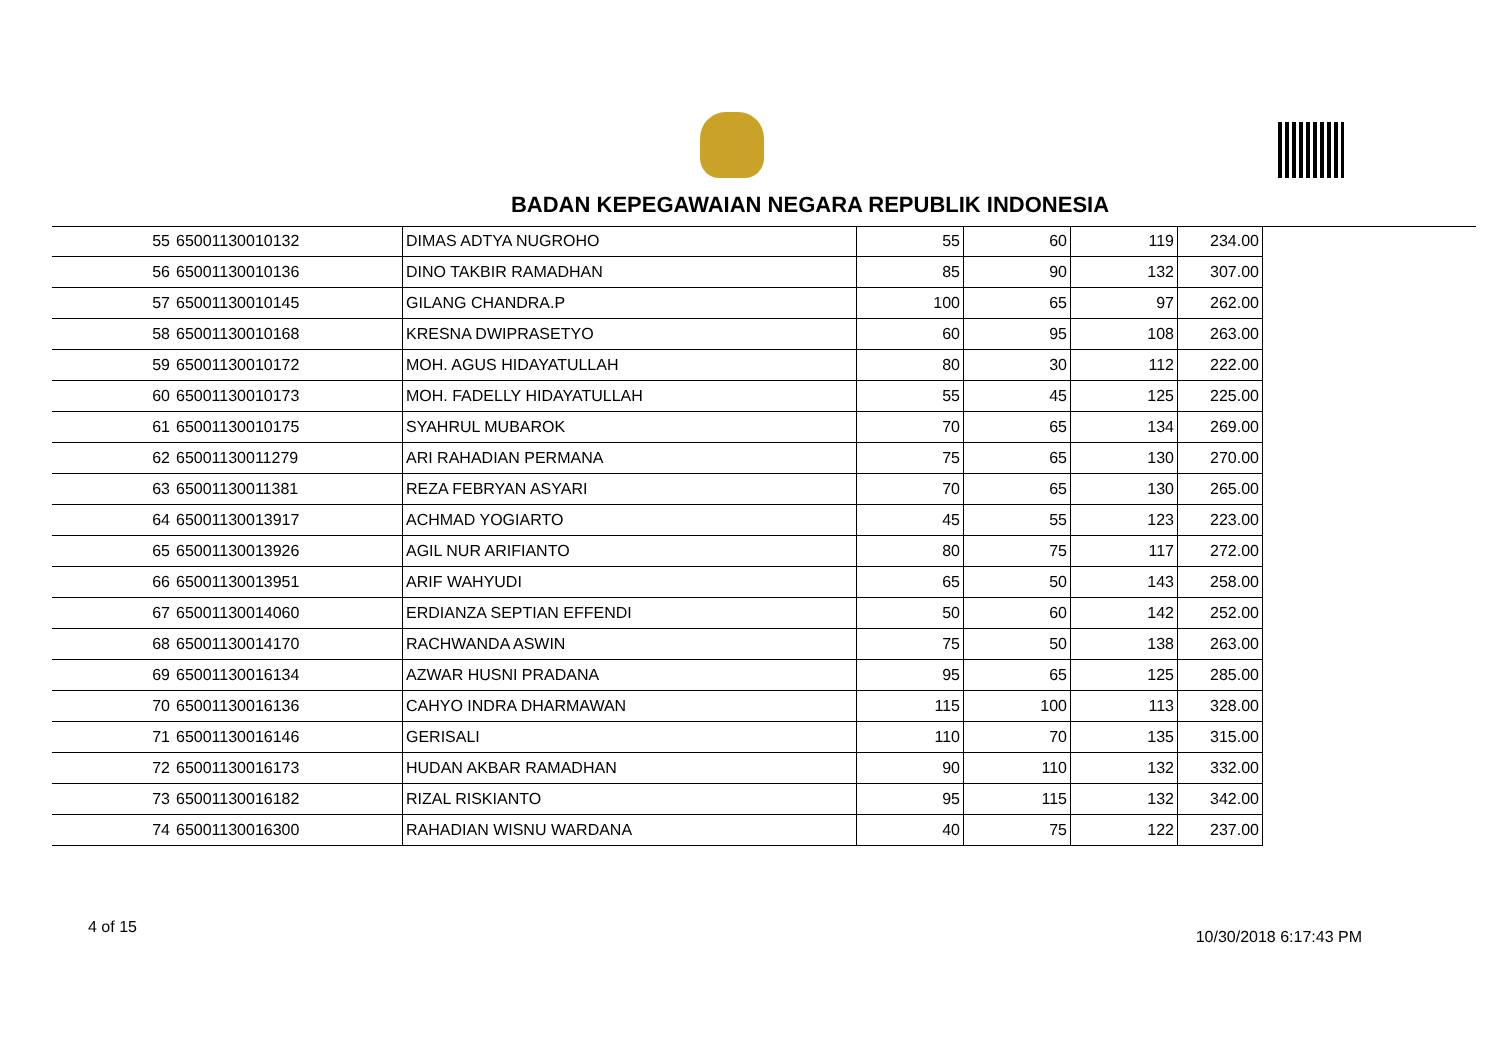BADAN KEPEGAWAIAN NEGARA REPUBLIK INDONESIA
| 55 | 65001130010132 | DIMAS ADTYA NUGROHO | 55 | 60 | 119 | 234.00 |
| 56 | 65001130010136 | DINO TAKBIR RAMADHAN | 85 | 90 | 132 | 307.00 |
| 57 | 65001130010145 | GILANG CHANDRA.P | 100 | 65 | 97 | 262.00 |
| 58 | 65001130010168 | KRESNA DWIPRASETYO | 60 | 95 | 108 | 263.00 |
| 59 | 65001130010172 | MOH. AGUS HIDAYATULLAH | 80 | 30 | 112 | 222.00 |
| 60 | 65001130010173 | MOH. FADELLY HIDAYATULLAH | 55 | 45 | 125 | 225.00 |
| 61 | 65001130010175 | SYAHRUL MUBAROK | 70 | 65 | 134 | 269.00 |
| 62 | 65001130011279 | ARI RAHADIAN PERMANA | 75 | 65 | 130 | 270.00 |
| 63 | 65001130011381 | REZA FEBRYAN ASYARI | 70 | 65 | 130 | 265.00 |
| 64 | 65001130013917 | ACHMAD YOGIARTO | 45 | 55 | 123 | 223.00 |
| 65 | 65001130013926 | AGIL NUR ARIFIANTO | 80 | 75 | 117 | 272.00 |
| 66 | 65001130013951 | ARIF WAHYUDI | 65 | 50 | 143 | 258.00 |
| 67 | 65001130014060 | ERDIANZA SEPTIAN EFFENDI | 50 | 60 | 142 | 252.00 |
| 68 | 65001130014170 | RACHWANDA ASWIN | 75 | 50 | 138 | 263.00 |
| 69 | 65001130016134 | AZWAR HUSNI PRADANA | 95 | 65 | 125 | 285.00 |
| 70 | 65001130016136 | CAHYO INDRA DHARMAWAN | 115 | 100 | 113 | 328.00 |
| 71 | 65001130016146 | GERISALI | 110 | 70 | 135 | 315.00 |
| 72 | 65001130016173 | HUDAN AKBAR RAMADHAN | 90 | 110 | 132 | 332.00 |
| 73 | 65001130016182 | RIZAL RISKIANTO | 95 | 115 | 132 | 342.00 |
| 74 | 65001130016300 | RAHADIAN WISNU WARDANA | 40 | 75 | 122 | 237.00 |
4 of 15
10/30/2018 6:17:43 PM